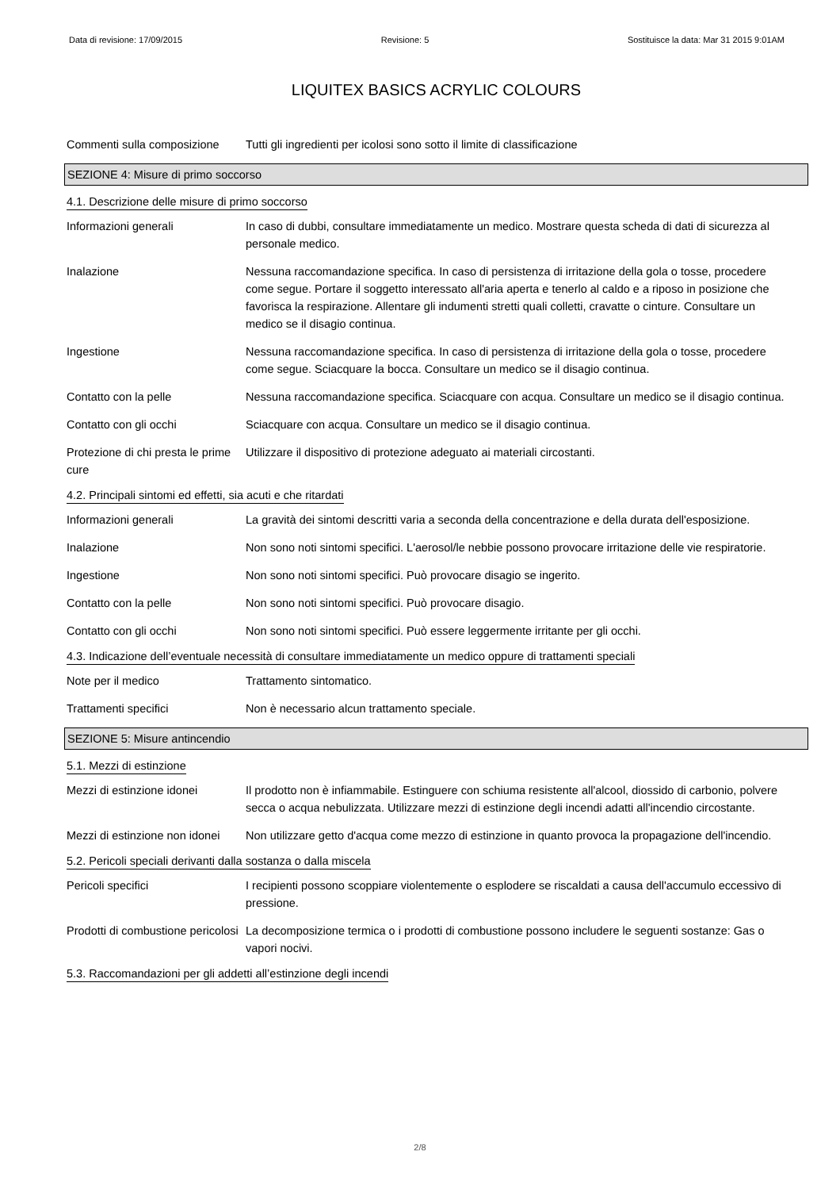Data di revisione: 17/09/2015 Revisione: 5 Sostituisce la data: Mar 31 2015 9:01AM
LIQUITEX BASICS ACRYLIC COLOURS
Commenti sulla composizione
Tutti gli ingredienti per icolosi sono sotto il limite di classificazione
SEZIONE 4: Misure di primo soccorso
4.1. Descrizione delle misure di primo soccorso
Informazioni generali In caso di dubbi, consultare immediatamente un medico. Mostrare questa scheda di dati di sicurezza al personale medico.
Inalazione Nessuna raccomandazione specifica. In caso di persistenza di irritazione della gola o tosse, procedere come segue. Portare il soggetto interessato all'aria aperta e tenerlo al caldo e a riposo in posizione che favorisca la respirazione. Allentare gli indumenti stretti quali colletti, cravatte o cinture. Consultare un medico se il disagio continua.
Ingestione Nessuna raccomandazione specifica. In caso di persistenza di irritazione della gola o tosse, procedere come segue. Sciacquare la bocca. Consultare un medico se il disagio continua.
Contatto con la pelle Nessuna raccomandazione specifica. Sciacquare con acqua. Consultare un medico se il disagio continua.
Contatto con gli occhi Sciacquare con acqua. Consultare un medico se il disagio continua.
Protezione di chi presta le prime cure
Utilizzare il dispositivo di protezione adeguato ai materiali circostanti.
4.2. Principali sintomi ed effetti, sia acuti e che ritardati
Informazioni generali La gravità dei sintomi descritti varia a seconda della concentrazione e della durata dell'esposizione.
Inalazione Non sono noti sintomi specifici. L'aerosol/le nebbie possono provocare irritazione delle vie respiratorie.
Ingestione Non sono noti sintomi specifici. Può provocare disagio se ingerito.
Contatto con la pelle Non sono noti sintomi specifici. Può provocare disagio.
Contatto con gli occhi Non sono noti sintomi specifici. Può essere leggermente irritante per gli occhi.
4.3. Indicazione dell’eventuale necessità di consultare immediatamente un medico oppure di trattamenti speciali
Note per il medico Trattamento sintomatico.
Trattamenti specifici Non è necessario alcun trattamento speciale.
SEZIONE 5: Misure antincendio
5.1. Mezzi di estinzione
Mezzi di estinzione idonei
Il prodotto non è infiammabile. Estinguere con schiuma resistente all'alcool, diossido di carbonio, polvere secca o acqua nebulizzata. Utilizzare mezzi di estinzione degli incendi adatti all'incendio circostante.
Mezzi di estinzione non idonei
Non utilizzare getto d'acqua come mezzo di estinzione in quanto provoca la propagazione dell'incendio.
5.2. Pericoli speciali derivanti dalla sostanza o dalla miscela
Pericoli specifici I recipienti possono scoppiare violentemente o esplodere se riscaldati a causa dell'accumulo eccessivo di pressione.
Prodotti di combustione pericolosi
La decomposizione termica o i prodotti di combustione possono includere le seguenti sostanze: Gas o vapori nocivi.
5.3. Raccomandazioni per gli addetti all’estinzione degli incendi
2/8